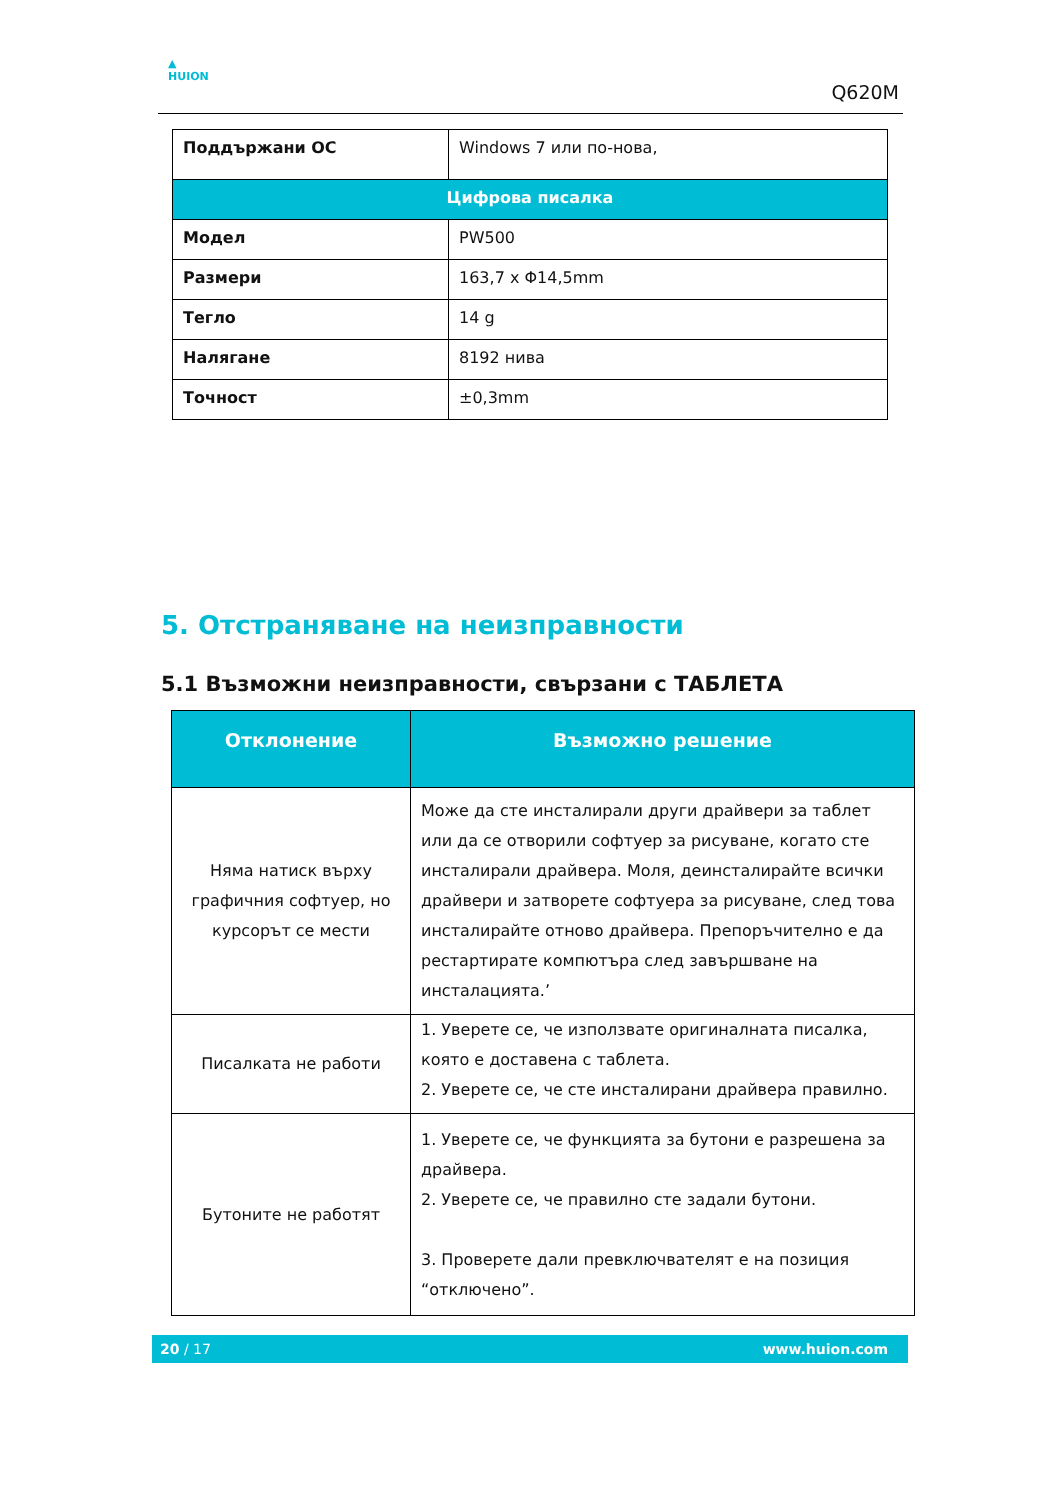▲
HUION
Q620M
| Поддържани ОС | Windows 7 или по-нова, |
| Цифрова писалка | |
| Модел | PW500 |
| Размери | 163,7 x Φ14,5mm |
| Тегло | 14 g |
| Налягане | 8192 нива |
| Точност | ±0,3mm |
5. Отстраняване на неизправности
5.1 Възможни неизправности, свързани с ТАБЛЕТА
| Отклонение | Възможно решение |
| --- | --- |
| Няма натиск върху графичния софтуер, но курсорът се мести | Може да сте инсталирали други драйвери за таблет или да се отворили софтуер за рисуване, когато сте инсталирали драйвера. Моля, деинсталирайте всички драйвери и затворете софтуера за рисуване, след това инсталирайте отново драйвера. Препоръчително е да рестартирате компютъра след завършване на инсталацията.’ |
| Писалката не работи | 1. Уверете се, че използвате оригиналната писалка, която е доставена с таблета. 2. Уверете се, че сте инсталирани драйвера правилно. |
| Бутоните не работят | 1. Уверете се, че функцията за бутони е разрешена за драйвера. 2. Уверете се, че правилно сте задали бутони. 3. Проверете дали превключвателят е на позиция “отключено”. |
20 / 17 www.huion.com